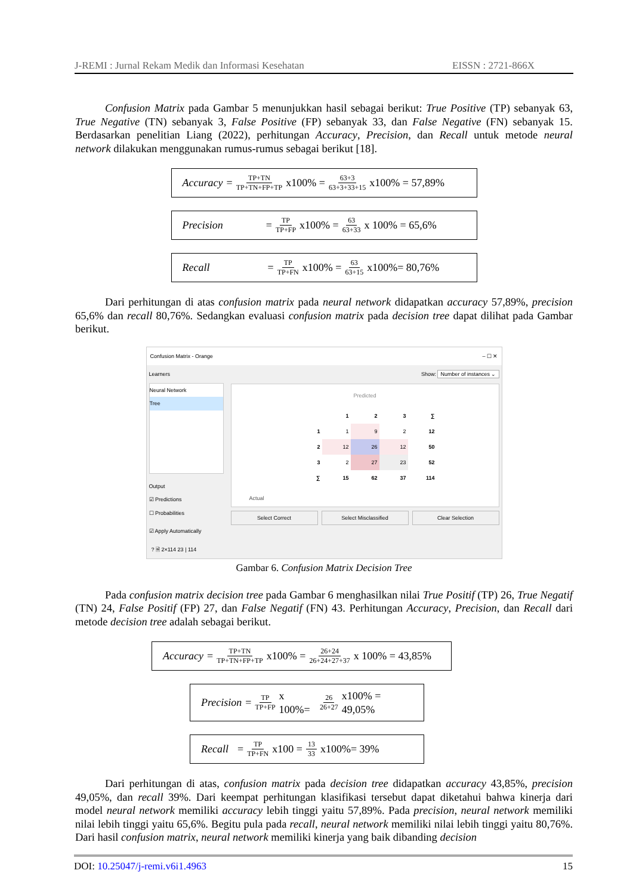J-REMI : Jurnal Rekam Medik dan Informasi Kesehatan EISSN : 2721-866X
Confusion Matrix pada Gambar 5 menunjukkan hasil sebagai berikut: True Positive (TP) sebanyak 63, True Negative (TN) sebanyak 3, False Positive (FP) sebanyak 33, dan False Negative (FN) sebanyak 15. Berdasarkan penelitian Liang (2022), perhitungan Accuracy, Precision, dan Recall untuk metode neural network dilakukan menggunakan rumus-rumus sebagai berikut [18].
Accuracy = TP+TN TP+TN+FP+TP x100% = 63+3 63+3+33+15 x100% = 57,89%
Precision = TP TP+FP x100% = 63 63+33 x 100% = 65,6%
Recall = TP TP+FN x100% = 63 63+15 x100%= 80,76%
Dari perhitungan di atas confusion matrix pada neural network didapatkan accuracy 57,89%, precision 65,6% dan recall 80,76%. Sedangkan evaluasi confusion matrix pada decision tree dapat dilihat pada Gambar berikut.
Confusion Matrix - Orange – ☐ ✕
Learners
Neural Network
Tree
Output
☑ Predictions
☐ Probabilities
☑ Apply Automatically
Show: Number of instances ⌄
Predicted
| | 1 | 2 | 3 | ∑ |
| 1 | 1 | 9 | 2 | 12 |
| 2 | 12 | 26 | 12 | 50 |
| 3 | 2 | 27 | 23 | 52 |
| ∑ | 15 | 62 | 37 | 114 |
Actual
Select Correct Select Misclassified Clear Selection
? 🗎 2×114 23 | 114
Gambar 6. Confusion Matrix Decision Tree
Pada confusion matrix decision tree pada Gambar 6 menghasilkan nilai True Positif (TP) 26, True Negatif (TN) 24, False Positif (FP) 27, dan False Negatif (FN) 43. Perhitungan Accuracy, Precision, dan Recall dari metode decision tree adalah sebagai berikut.
Accuracy = TP+TN TP+TN+FP+TP x100% = 26+24 26+24+27+37 x 100% = 43,85%
Precision = TP TP+FP x 100%= 26 26+27 x100% = 49,05%
Recall = TP TP+FN x100 = 13 33 x100%= 39%
Dari perhitungan di atas, confusion matrix pada decision tree didapatkan accuracy 43,85%, precision 49,05%, dan recall 39%. Dari keempat perhitungan klasifikasi tersebut dapat diketahui bahwa kinerja dari model neural network memiliki accuracy lebih tinggi yaitu 57,89%. Pada precision, neural network memiliki nilai lebih tinggi yaitu 65,6%. Begitu pula pada recall, neural network memiliki nilai lebih tinggi yaitu 80,76%. Dari hasil confusion matrix, neural network memiliki kinerja yang baik dibanding decision
DOI: 10.25047/j-remi.v6i1.4963 15